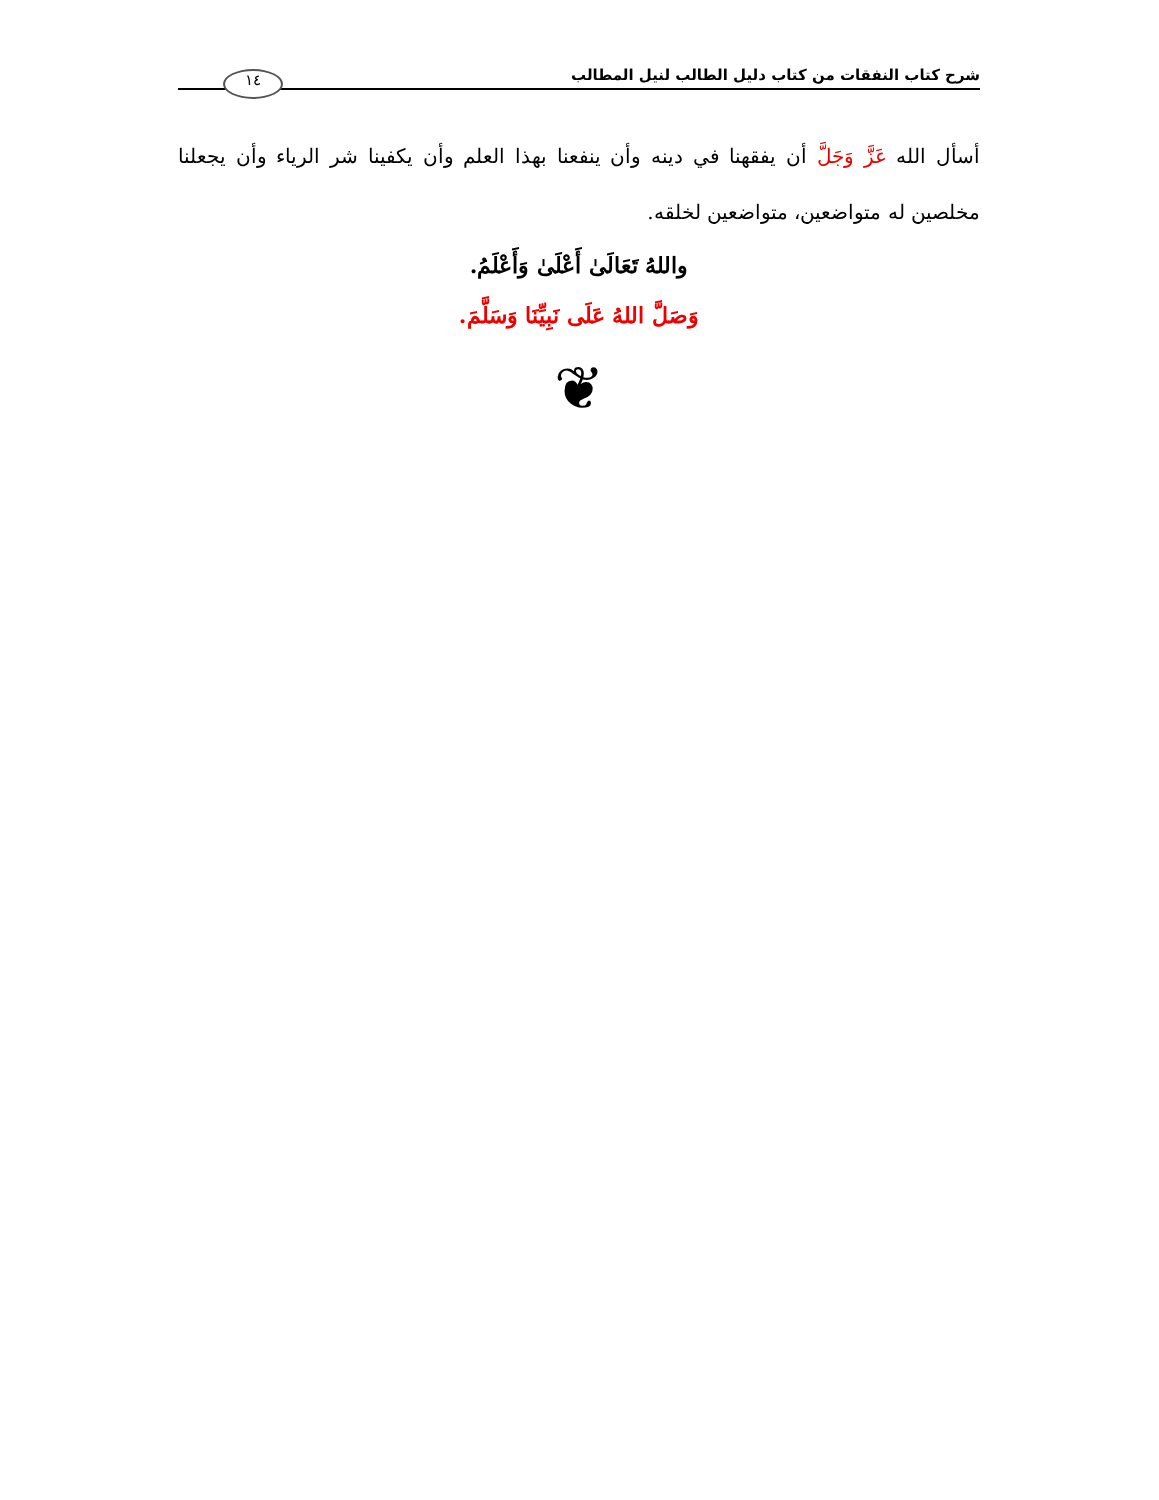شرح كتاب النفقات من كتاب دليل الطالب لنيل المطالب ١٤
أسأل الله عَزَّ وَجَلَّ أن يفقهنا في دينه وأن ينفعنا بهذا العلم وأن يكفينا شر الرياء وأن يجعلنا مخلصين له متواضعين، متواضعين لخلقه.
واللهُ تَعَالَىٰ أَعْلَىٰ وَأَعْلَمُ.
وَصَلَّ اللهُ عَلَى نَبِيِّنَا وَسَلَّمَ.
❦